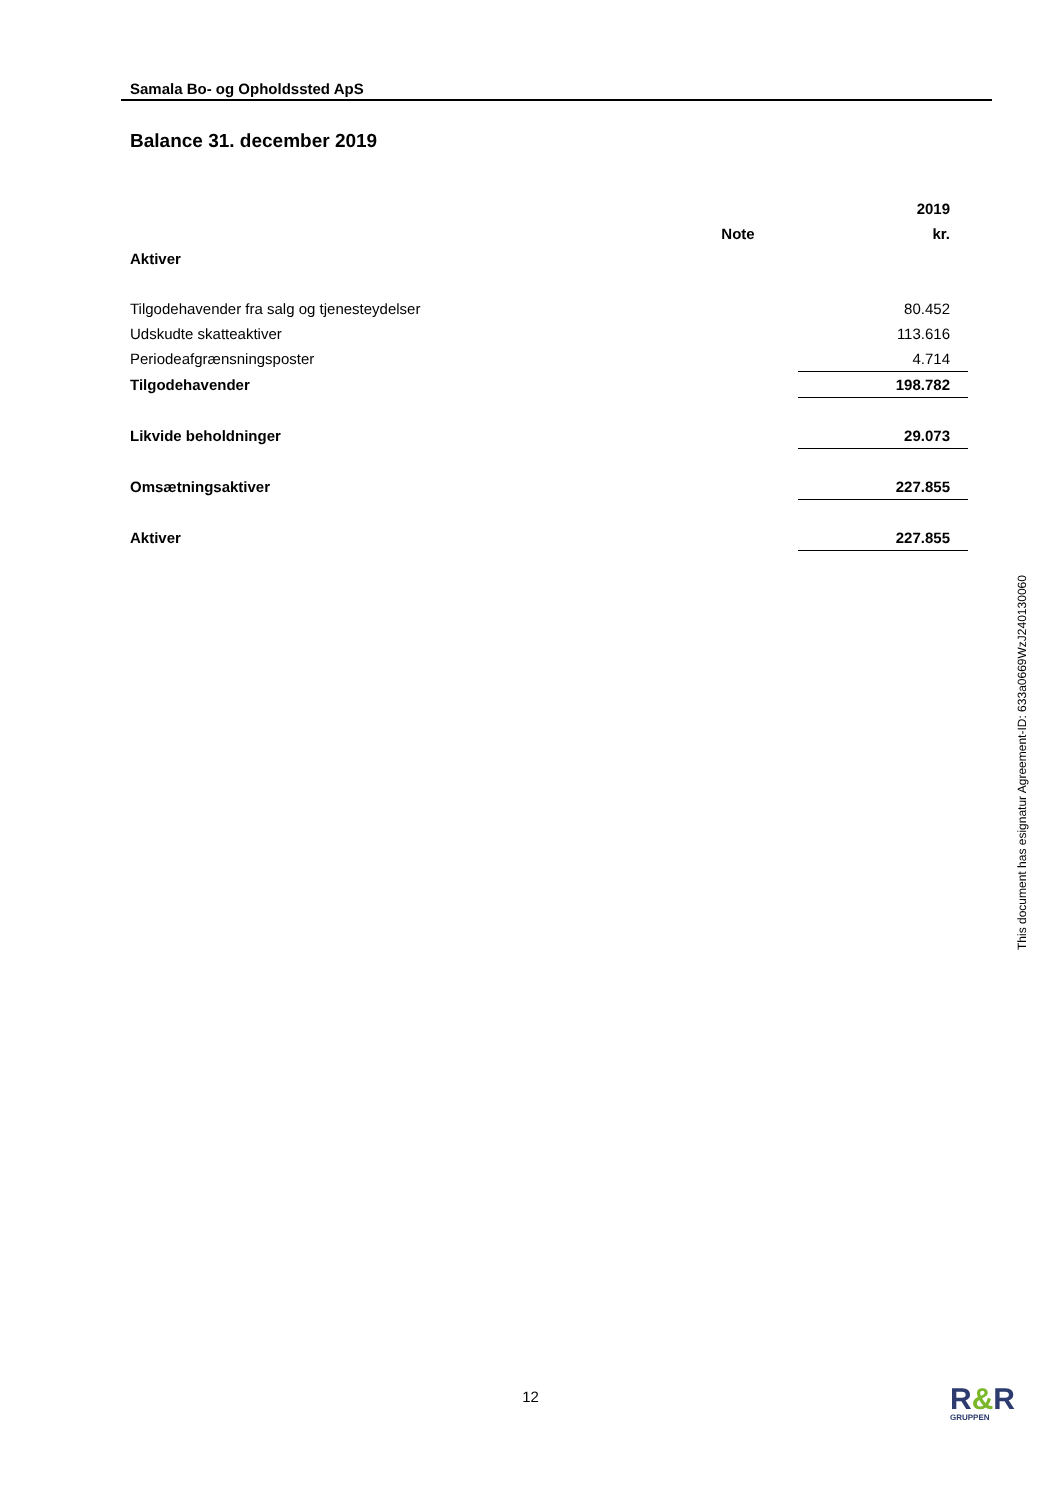Samala Bo- og Opholdssted ApS
Balance 31. december 2019
| | | 2019 |
| | Note | kr. |
| Aktiver | | |
| Tilgodehavender fra salg og tjenesteydelser | | 80.452 |
| Udskudte skatteaktiver | | 113.616 |
| Periodeafgrænsningsposter | | 4.714 |
| Tilgodehavender | | 198.782 |
| Likvide beholdninger | | 29.073 |
| Omsætningsaktiver | | 227.855 |
| Aktiver | | 227.855 |
This document has esignatur Agreement-ID: 633a0669WzJ240130060
12 R&R
GRUPPEN